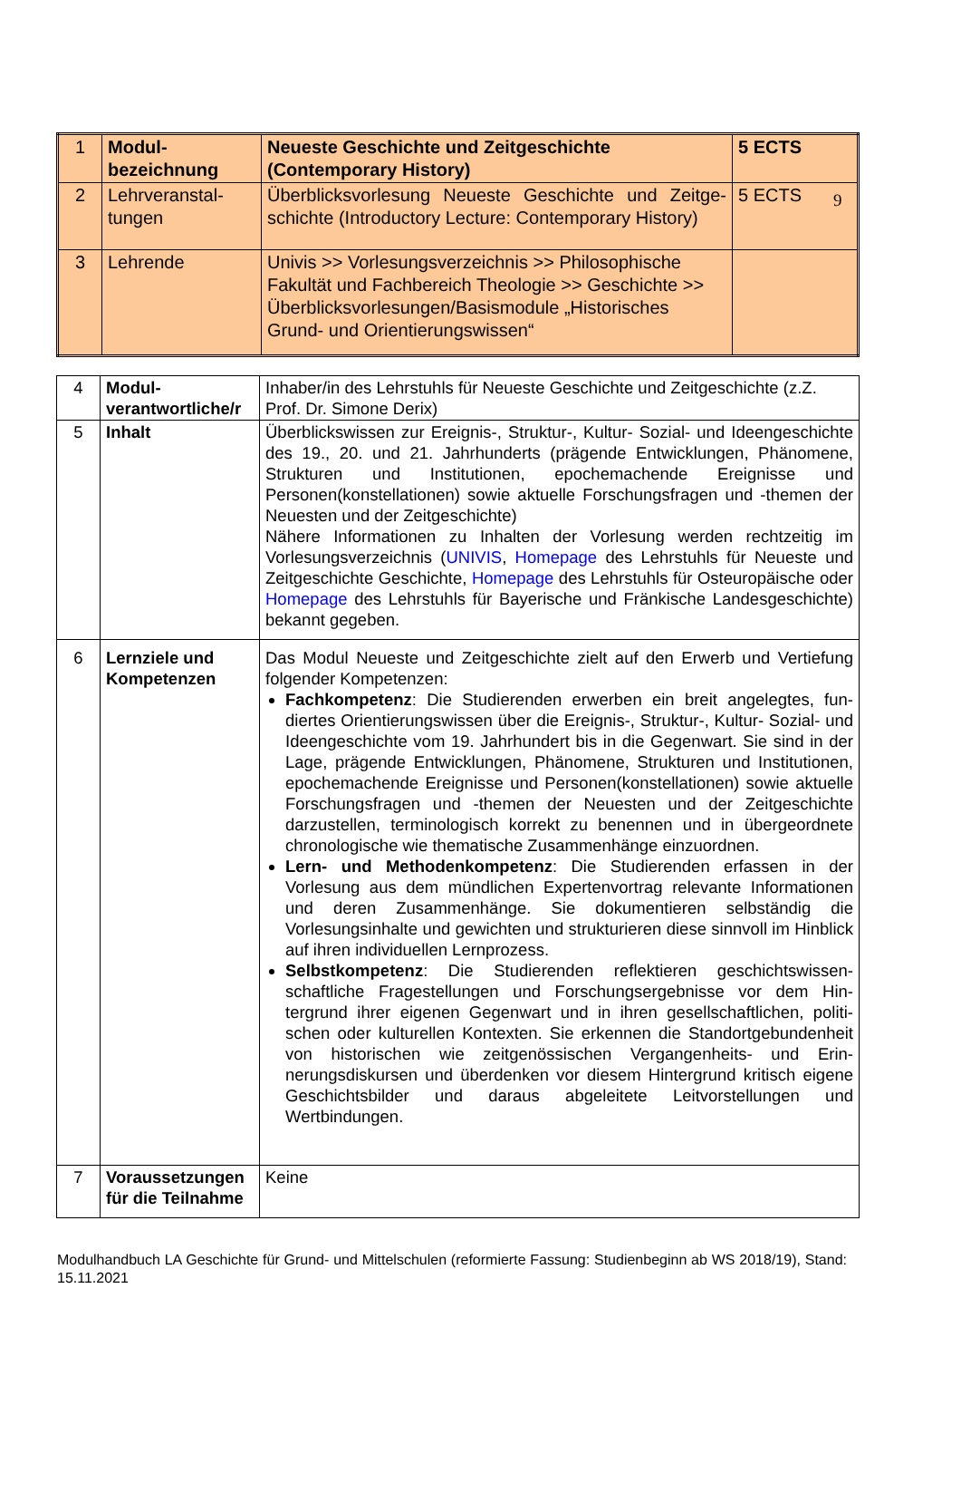9
| 1 | Modul­bezeichnung | Neueste Geschichte und Zeitgeschichte (Contemporary History) | 5 ECTS |
| 2 | Lehrveranstal­tungen | Überblicksvorlesung Neueste Geschichte und Zeitge­schichte (Introductory Lecture: Contemporary History) | 5 ECTS |
| 3 | Lehrende | Univis >> Vorlesungsverzeichnis >> Philosophische Fakul­tät und Fachbereich Theologie >> Geschichte >> Über­blicksvorlesungen/Basismodule „Historisches Grund- und Orientierungswissen“ | |
| 4 | Modul­verantwortliche/r | Inhaber/in des Lehrstuhls für Neueste Geschichte und Zeitgeschichte (z.Z. Prof. Dr. Simone Derix) |
| 5 | Inhalt | Überblickswissen zur Ereignis-, Struktur-, Kultur- Sozial- und Ideenge­schichte des 19., 20. und 21. Jahrhunderts (prägende Entwicklungen, Phänomene, Strukturen und Institutionen, epochemachende Ereignisse und Personen(konstellationen) sowie aktuelle Forschungsfragen und -themen der Neuesten und der Zeitgeschichte) Nähere Informationen zu Inhalten der Vorlesung werden rechtzeitig im Vorlesungsverzeichnis ( UNIVIS , Homepage des Lehrstuhls für Neueste und Zeitgeschichte Geschichte, Homepage des Lehrstuhls für Osteuropäi­sche oder Homepage des Lehrstuhls für Bayerische und Fränkische Lan­desgeschichte) bekannt gegeben. |
| 6 | Lernziele und Kompetenzen | Das Modul Neueste und Zeitgeschichte zielt auf den Erwerb und Vertie­fung folgender Kompetenzen: Fachkompetenz : Die Studierenden erwerben ein breit angelegtes, fun­diertes Orientierungswissen über die Ereignis-, Struktur-, Kultur- Sozial- und Ideengeschichte vom 19. Jahrhundert bis in die Gegenwart. Sie sind in der Lage, prägende Entwicklungen, Phänomene, Strukturen und Institutionen, epochemachende Ereignisse und Personen(konstel­lationen) sowie aktuelle Forschungsfragen und -themen der Neuesten und der Zeitgeschichte darzustellen, terminologisch korrekt zu benen­nen und in übergeordnete chronologische wie thematische Zusammen­hänge einzuordnen. Lern- und Methodenkompetenz : Die Studierenden erfassen in der Vorlesung aus dem mündlichen Expertenvortrag relevante Informatio­nen und deren Zusammenhänge. Sie dokumentieren selbständig die Vorlesungsinhalte und gewichten und strukturieren diese sinnvoll im Hinblick auf ihren individuellen Lernprozess. Selbstkompetenz : Die Studierenden reflektieren geschichtswissen­schaftliche Fragestellungen und Forschungsergebnisse vor dem Hin­tergrund ihrer eigenen Gegenwart und in ihren gesellschaftlichen, politi­schen oder kulturellen Kontexten. Sie erkennen die Standortgebunden­heit von historischen wie zeitgenössischen Vergangenheits- und Erin­nerungsdiskursen und überdenken vor diesem Hintergrund kritisch ei­gene Geschichtsbilder und daraus abgeleitete Leitvorstellungen und Wertbindungen. |
| 7 | Voraussetzungen für die Teilnahme | Keine |
Modulhandbuch LA Geschichte für Grund- und Mittelschulen (reformierte Fassung: Studienbeginn ab WS 2018/19), Stand: 15.11.2021